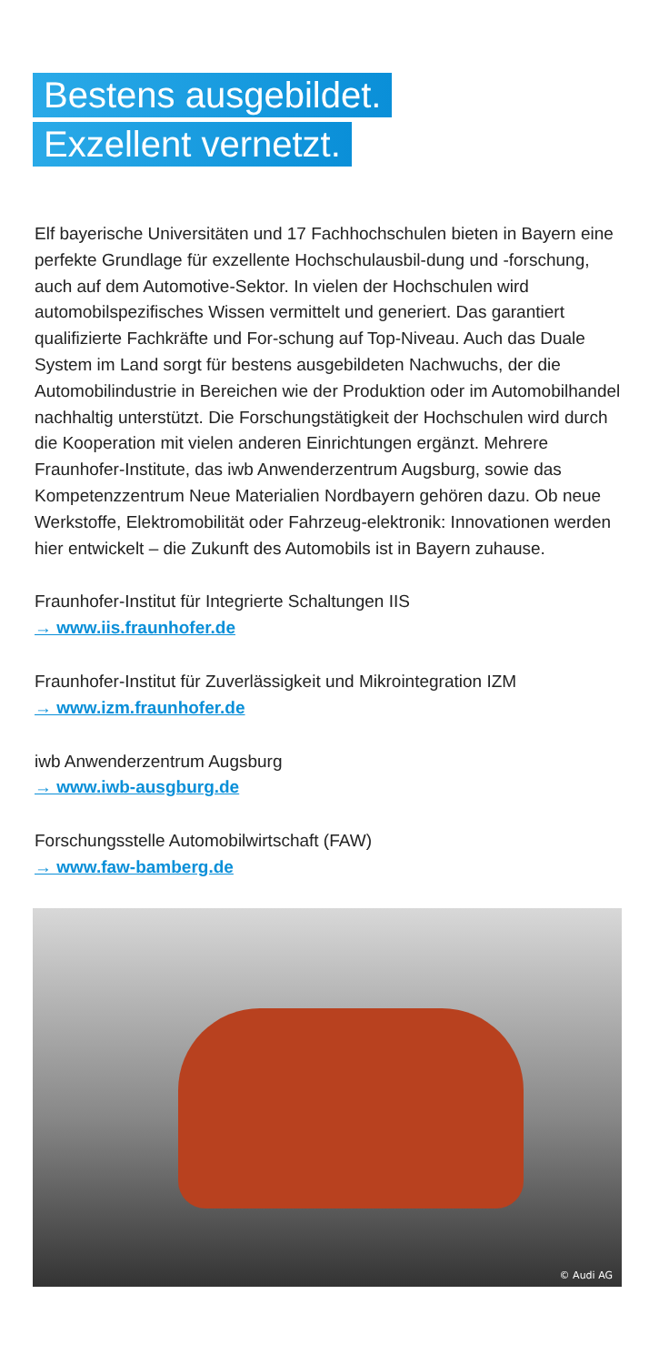Bestens ausgebildet.
Exzellent vernetzt.
Elf bayerische Universitäten und 17 Fachhochschulen bieten in Bayern eine perfekte Grundlage für exzellente Hochschulausbil-dung und -forschung, auch auf dem Automotive-Sektor. In vielen der Hochschulen wird automobilspezifisches Wissen vermittelt und generiert. Das garantiert qualifizierte Fachkräfte und For-schung auf Top-Niveau. Auch das Duale System im Land sorgt für bestens ausgebildeten Nachwuchs, der die Automobilindustrie in Bereichen wie der Produktion oder im Automobilhandel nachhaltig unterstützt. Die Forschungstätigkeit der Hochschulen wird durch die Kooperation mit vielen anderen Einrichtungen ergänzt. Mehrere Fraunhofer-Institute, das iwb Anwenderzentrum Augsburg, sowie das Kompetenzzentrum Neue Materialien Nordbayern gehören dazu. Ob neue Werkstoffe, Elektromobilität oder Fahrzeug-elektronik: Innovationen werden hier entwickelt – die Zukunft des Automobils ist in Bayern zuhause.
Fraunhofer-Institut für Integrierte Schaltungen IIS
→ www.iis.fraunhofer.de
Fraunhofer-Institut für Zuverlässigkeit und Mikrointegration IZM
→ www.izm.fraunhofer.de
iwb Anwenderzentrum Augsburg
→ www.iwb-ausgburg.de
Forschungsstelle Automobilwirtschaft (FAW)
→ www.faw-bamberg.de
© Audi AG